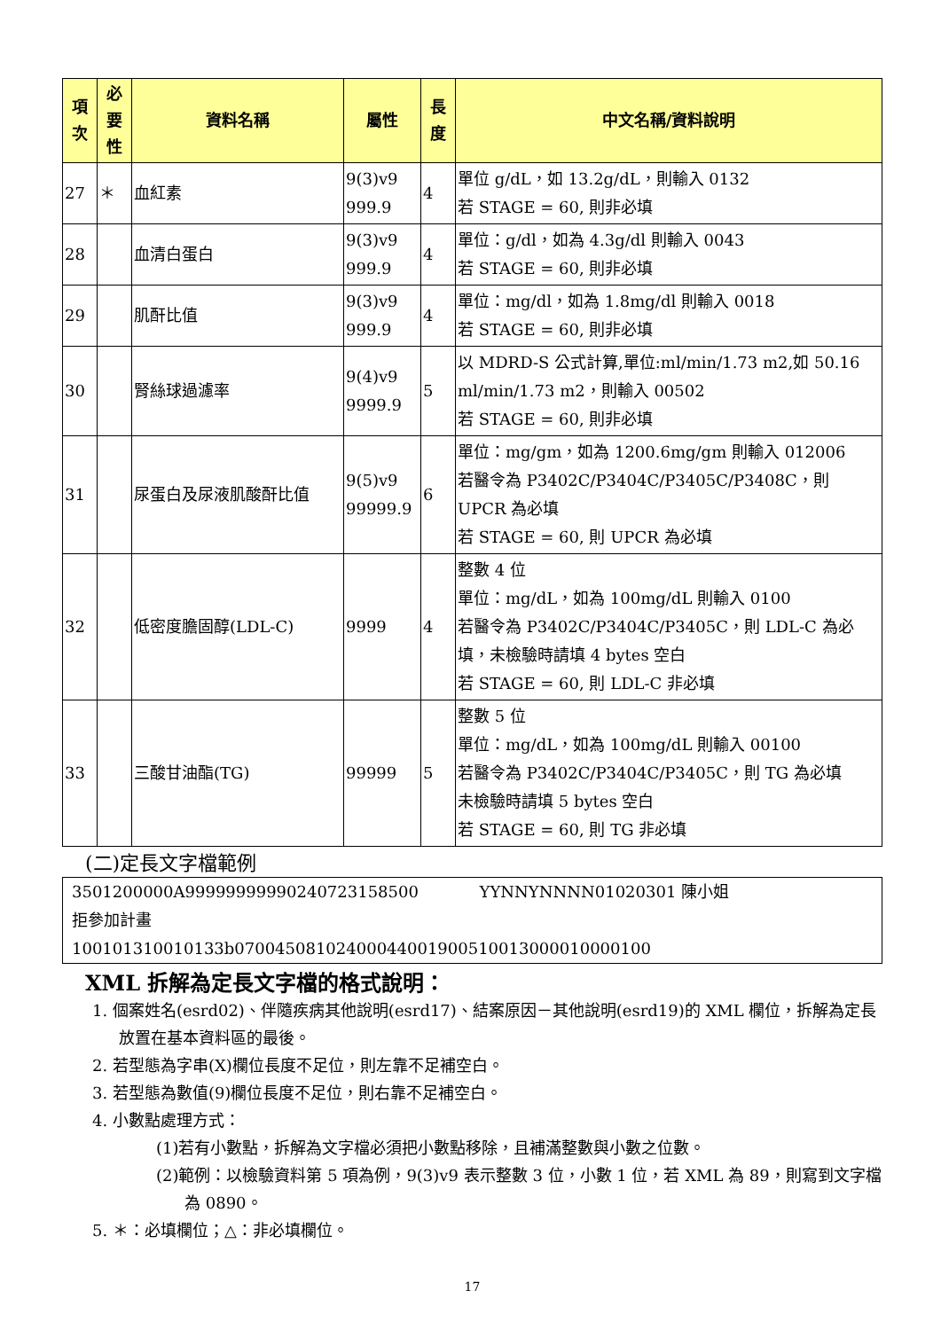| 項 次 | 必 要 性 | 資料名稱 | 屬性 | 長 度 | 中文名稱/資料說明 |
| --- | --- | --- | --- | --- | --- |
| 27 | ＊ | 血紅素 | 9(3)v9 999.9 | 4 | 單位 g/dL，如 13.2g/dL，則輸入 0132 若 STAGE = 60, 則非必填 |
| 28 | | 血清白蛋白 | 9(3)v9 999.9 | 4 | 單位：g/dl，如為 4.3g/dl 則輸入 0043 若 STAGE = 60, 則非必填 |
| 29 | | 肌酐比值 | 9(3)v9 999.9 | 4 | 單位：mg/dl，如為 1.8mg/dl 則輸入 0018 若 STAGE = 60, 則非必填 |
| 30 | | 腎絲球過濾率 | 9(4)v9 9999.9 | 5 | 以 MDRD-S 公式計算,單位:ml/min/1.73 m2,如 50.16 ml/min/1.73 m2，則輸入 00502 若 STAGE = 60, 則非必填 |
| 31 | | 尿蛋白及尿液肌酸酐比值 | 9(5)v9 99999.9 | 6 | 單位：mg/gm，如為 1200.6mg/gm 則輸入 012006 若醫令為 P3402C/P3404C/P3405C/P3408C，則 UPCR 為必填 若 STAGE = 60, 則 UPCR 為必填 |
| 32 | | 低密度膽固醇(LDL-C) | 9999 | 4 | 整數 4 位 單位：mg/dL，如為 100mg/dL 則輸入 0100 若醫令為 P3402C/P3404C/P3405C，則 LDL-C 為必填，未檢驗時請填 4 bytes 空白 若 STAGE = 60, 則 LDL-C 非必填 |
| 33 | | 三酸甘油酯(TG) | 99999 | 5 | 整數 5 位 單位：mg/dL，如為 100mg/dL 則輸入 00100 若醫令為 P3402C/P3404C/P3405C，則 TG 為必填 未檢驗時請填 5 bytes 空白 若 STAGE = 60, 則 TG 非必填 |
(二)定長文字檔範例
3501200000A99999999990240723158500 YYNNYNNNN01020301 陳小姐
拒參加計畫
100101310010133b07004508102400044001900510013000010000100
XML 拆解為定長文字檔的格式說明：
1. 個案姓名(esrd02)、伴隨疾病其他說明(esrd17)、結案原因－其他說明(esrd19)的 XML 欄位，拆解為定長放置在基本資料區的最後。
2. 若型態為字串(X)欄位長度不足位，則左靠不足補空白。
3. 若型態為數值(9)欄位長度不足位，則右靠不足補空白。
4. 小數點處理方式：
(1)若有小數點，拆解為文字檔必須把小數點移除，且補滿整數與小數之位數。
(2)範例：以檢驗資料第 5 項為例，9(3)v9 表示整數 3 位，小數 1 位，若 XML 為 89，則寫到文字檔為 0890。
5. ＊：必填欄位；△：非必填欄位。
17